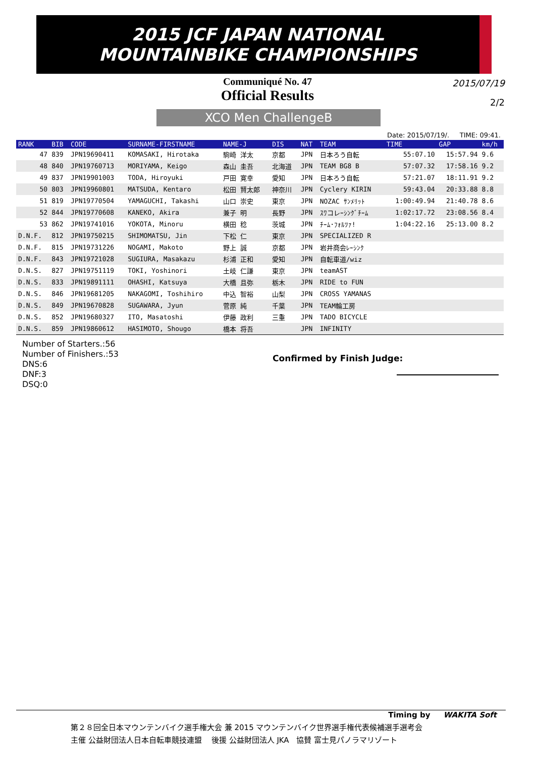2015 JCF JAPAN NATIONAL
MOUNTAINBIKE CHAMPIONSHIPS
Communiqué No. 47
Official Results
2015/07/19
2/2
XCO Men ChallengeB
Date: 2015/07/19/. TIME: 09:41.
| RANK | BIB | CODE | SURNAME-FIRSTNAME | NAME-J | DIS | NAT | TEAM | TIME | GAP | km/h |
| --- | --- | --- | --- | --- | --- | --- | --- | --- | --- | --- |
| 47 | 839 | JPN19690411 | KOMASAKI, Hirotaka | 駒崎 洋太 | 京都 | JPN | 日本ろう自転 | 55:07.10 | 15:57.94 | 9.6 |
| 48 | 840 | JPN19760713 | MORIYAMA, Keigo | 森山 圭吾 | 北海道 | JPN | TEAM BG8 B | 57:07.32 | 17:58.16 | 9.2 |
| 49 | 837 | JPN19901003 | TODA, Hiroyuki | 戸田 寛幸 | 愛知 | JPN | 日本ろう自転 | 57:21.07 | 18:11.91 | 9.2 |
| 50 | 803 | JPN19960801 | MATSUDA, Kentaro | 松田 賢太郎 | 神奈川 | JPN | Cyclery KIRIN | 59:43.04 | 20:33.88 | 8.8 |
| 51 | 819 | JPN19770504 | YAMAGUCHI, Takashi | 山口 崇史 | 東京 | JPN | NOZAC ｻﾝﾒﾘｯﾄ | 1:00:49.94 | 21:40.78 | 8.6 |
| 52 | 844 | JPN19770608 | KANEKO, Akira | 兼子 明 | 長野 | JPN | ｽﾜコレｰｼﾝｸﾞﾁｰﾑ | 1:02:17.72 | 23:08.56 | 8.4 |
| 53 | 862 | JPN19741016 | YOKOTA, Minoru | 横田 稔 | 茨城 | JPN | ﾁｰﾑ･ﾌｫﾙﾂｧ! | 1:04:22.16 | 25:13.00 | 8.2 |
| D.N.F. | 812 | JPN19750215 | SHIMOMATSU, Jin | 下松 仁 | 東京 | JPN | SPECIALIZED R | | | |
| D.N.F. | 815 | JPN19731226 | NOGAMI, Makoto | 野上 誠 | 京都 | JPN | 岩井商会ﾚｰｼﾝｸ | | | |
| D.N.F. | 843 | JPN19721028 | SUGIURA, Masakazu | 杉浦 正和 | 愛知 | JPN | 自転車道/wiz | | | |
| D.N.S. | 827 | JPN19751119 | TOKI, Yoshinori | 土岐 仁謙 | 東京 | JPN | teamAST | | | |
| D.N.S. | 833 | JPN19891111 | OHASHI, Katsuya | 大橋 且弥 | 栃木 | JPN | RIDE to FUN | | | |
| D.N.S. | 846 | JPN19681205 | NAKAGOMI, Toshihiro | 中込 智裕 | 山梨 | JPN | CROSS YAMANAS | | | |
| D.N.S. | 849 | JPN19670828 | SUGAWARA, Jyun | 菅原 純 | 千葉 | JPN | TEAM輪工房 | | | |
| D.N.S. | 852 | JPN19680327 | ITO, Masatoshi | 伊藤 政利 | 三重 | JPN | TADO BICYCLE | | | |
| D.N.S. | 859 | JPN19860612 | HASIMOTO, Shougo | 橋本 将吾 | | JPN | INFINITY | | | |
Number of Starters.:56
Number of Finishers.:53
DNS:6
DNF:3
DSQ:0
Confirmed by Finish Judge:
Timing by WAKITA Soft
第２８回全日本マウンテンバイク選手権大会 兼 2015 マウンテンバイク世界選手権代表候補選手選考会
主催 公益財団法人日本自転車競技連盟 後援 公益財団法人 JKA 協賛 富士見パノラマリゾート